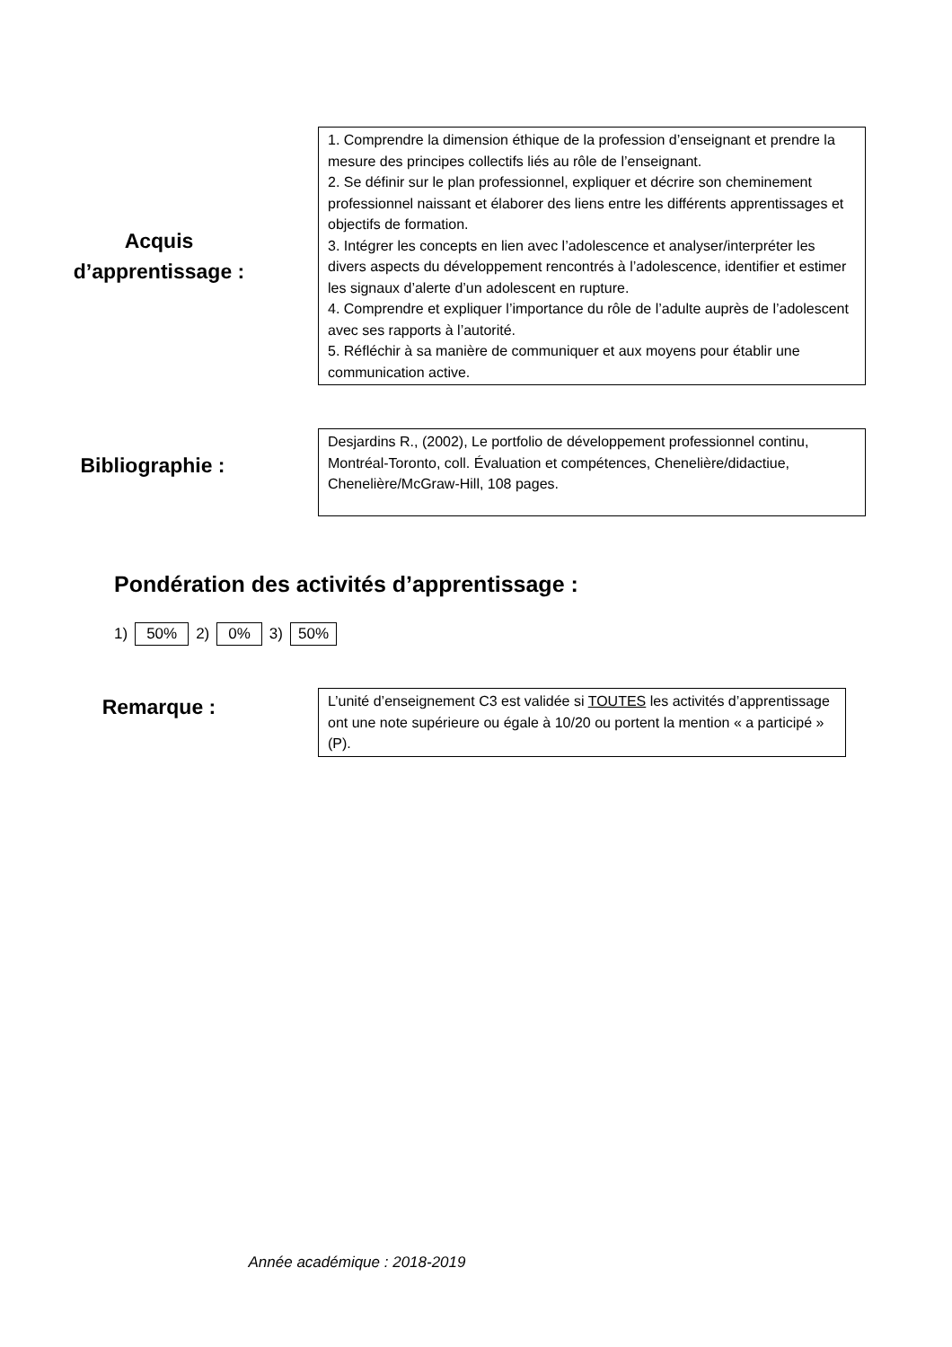Acquis
d’apprentissage :
1. Comprendre la dimension éthique de la profession d’enseignant et prendre la mesure des principes collectifs liés au rôle de l’enseignant.
2. Se définir sur le plan professionnel, expliquer et décrire son cheminement professionnel naissant et élaborer des liens entre les différents apprentissages et objectifs de formation.
3. Intégrer les concepts en lien avec l’adolescence et analyser/interpréter les divers aspects du développement rencontrés à l’adolescence, identifier et estimer les signaux d’alerte d’un adolescent en rupture.
4. Comprendre et expliquer l’importance du rôle de l’adulte auprès de l’adolescent avec ses rapports à l’autorité.
5. Réfléchir à sa manière de communiquer et aux moyens pour établir une communication active.
Bibliographie :
Desjardins R., (2002), Le portfolio de développement professionnel continu, Montréal-Toronto, coll. Évaluation et compétences, Chenelière/didactiue, Chenelière/McGraw-Hill, 108 pages.
Pondération des activités d’apprentissage :
1) 50% 2) 0% 3) 50%
Remarque :
L’unité d’enseignement C3 est validée si TOUTES les activités d’apprentissage ont une note supérieure ou égale à 10/20 ou portent la mention « a participé » (P).
Année académique : 2018-2019